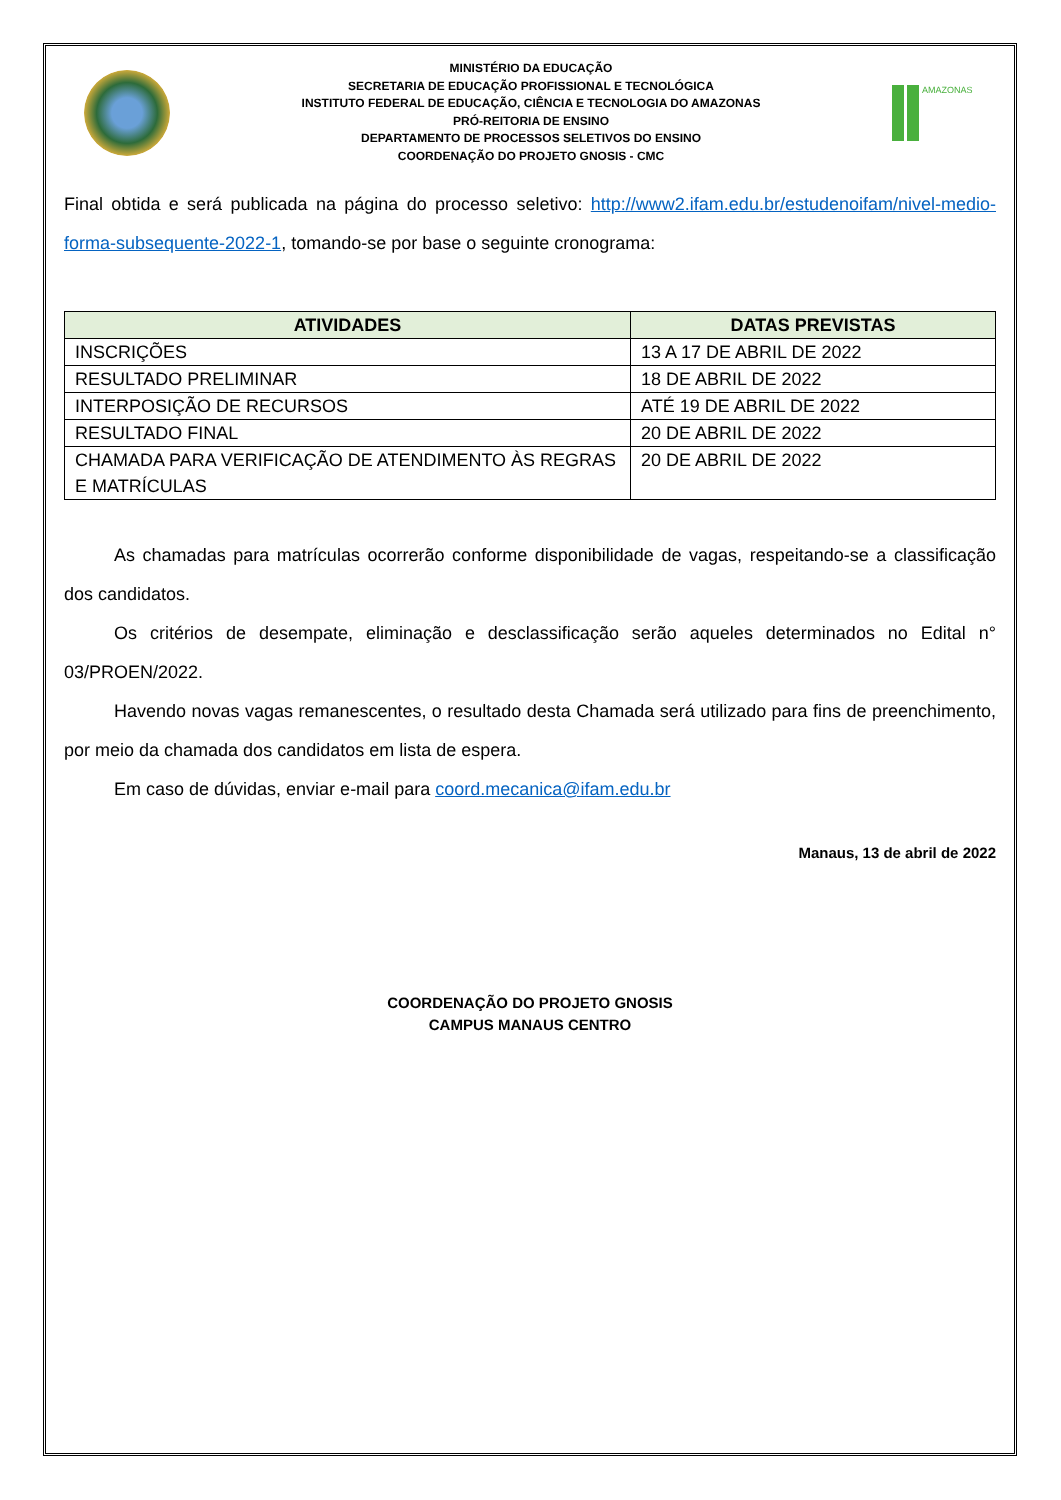MINISTÉRIO DA EDUCAÇÃO
SECRETARIA DE EDUCAÇÃO PROFISSIONAL E TECNOLÓGICA
INSTITUTO FEDERAL DE EDUCAÇÃO, CIÊNCIA E TECNOLOGIA DO AMAZONAS
PRÓ-REITORIA DE ENSINO
DEPARTAMENTO DE PROCESSOS SELETIVOS DO ENSINO
COORDENAÇÃO DO PROJETO GNOSIS - CMC
AMAZONAS
Final obtida e será publicada na página do processo seletivo: http://www2.ifam.edu.br/estudenoifam/nivel-medio-forma-subsequente-2022-1, tomando-se por base o seguinte cronograma:
| ATIVIDADES | DATAS PREVISTAS |
| --- | --- |
| INSCRIÇÕES | 13 A 17 DE ABRIL DE 2022 |
| RESULTADO PRELIMINAR | 18 DE ABRIL DE 2022 |
| INTERPOSIÇÃO DE RECURSOS | ATÉ 19 DE ABRIL DE 2022 |
| RESULTADO FINAL | 20 DE ABRIL DE 2022 |
| CHAMADA PARA VERIFICAÇÃO DE ATENDIMENTO ÀS REGRAS E MATRÍCULAS | 20 DE ABRIL DE 2022 |
As chamadas para matrículas ocorrerão conforme disponibilidade de vagas, respeitando-se a classificação dos candidatos.
Os critérios de desempate, eliminação e desclassificação serão aqueles determinados no Edital n° 03/PROEN/2022.
Havendo novas vagas remanescentes, o resultado desta Chamada será utilizado para fins de preenchimento, por meio da chamada dos candidatos em lista de espera.
Em caso de dúvidas, enviar e-mail para coord.mecanica@ifam.edu.br
Manaus, 13 de abril de 2022
COORDENAÇÃO DO PROJETO GNOSIS
CAMPUS MANAUS CENTRO